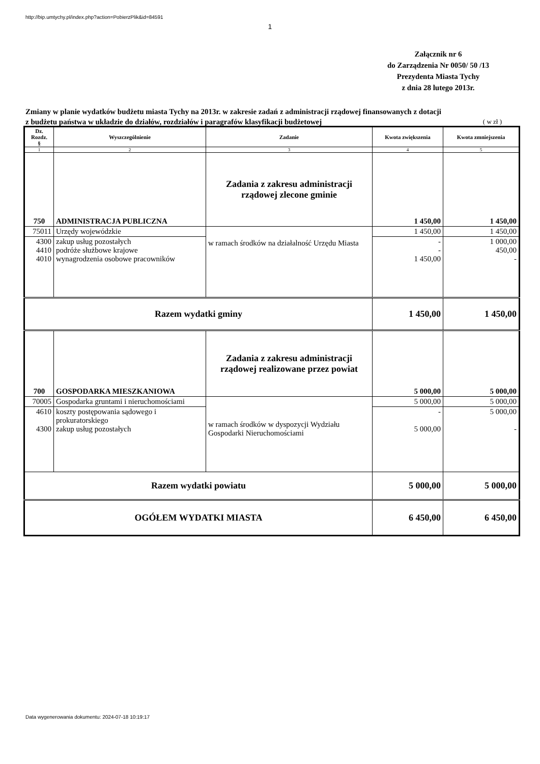http://bip.umtychy.pl/index.php?action=PobierzPlik&id=84591
1
Załącznik nr 6
do Zarządzenia Nr 0050/ 50 /13
Prezydenta Miasta Tychy
z dnia 28 lutego 2013r.
Zmiany w planie wydatków budżetu miasta Tychy na 2013r. w zakresie zadań z administracji rządowej finansowanych z dotacji z budżetu państwa w układzie do działów, rozdziałów i paragrafów klasyfikacji budżetowej
( w zł )
| Dz. Rozdz. § | Wyszczególnienie | Zadanie | Kwota zwiększenia | Kwota zmniejszenia |
| --- | --- | --- | --- | --- |
| 1 | 2 | 3 | 4 | 5 |
| 750 | ADMINISTRACJA PUBLICZNA | Zadania z zakresu administracji rządowej zlecone gminie | 1 450,00 | 1 450,00 |
| 75011 | Urzędy wojewódzkie | w ramach środków na działalność Urzędu Miasta | 1 450,00 | 1 450,00 |
| 4300 4410 4010 | zakup usług pozostałych podróże służbowe krajowe wynagrodzenia osobowe pracowników | | - - 1 450,00 | 1 000,00 450,00 - |
| Razem wydatki gminy | | | 1 450,00 | 1 450,00 |
| 700 | GOSPODARKA MIESZKANIOWA | Zadania z zakresu administracji rządowej realizowane przez powiat | 5 000,00 | 5 000,00 |
| 70005 | Gospodarka gruntami i nieruchomościami | w ramach środków w dyspozycji Wydziału Gospodarki Nieruchomościami | 5 000,00 | 5 000,00 |
| 4610 4300 | koszty postępowania sądowego i prokuratorskiego zakup usług pozostałych | | - 5 000,00 | 5 000,00 - |
| Razem wydatki powiatu | | | 5 000,00 | 5 000,00 |
| OGÓŁEM WYDATKI MIASTA | | | 6 450,00 | 6 450,00 |
Data wygenerowania dokumentu: 2024-07-18 10:19:17